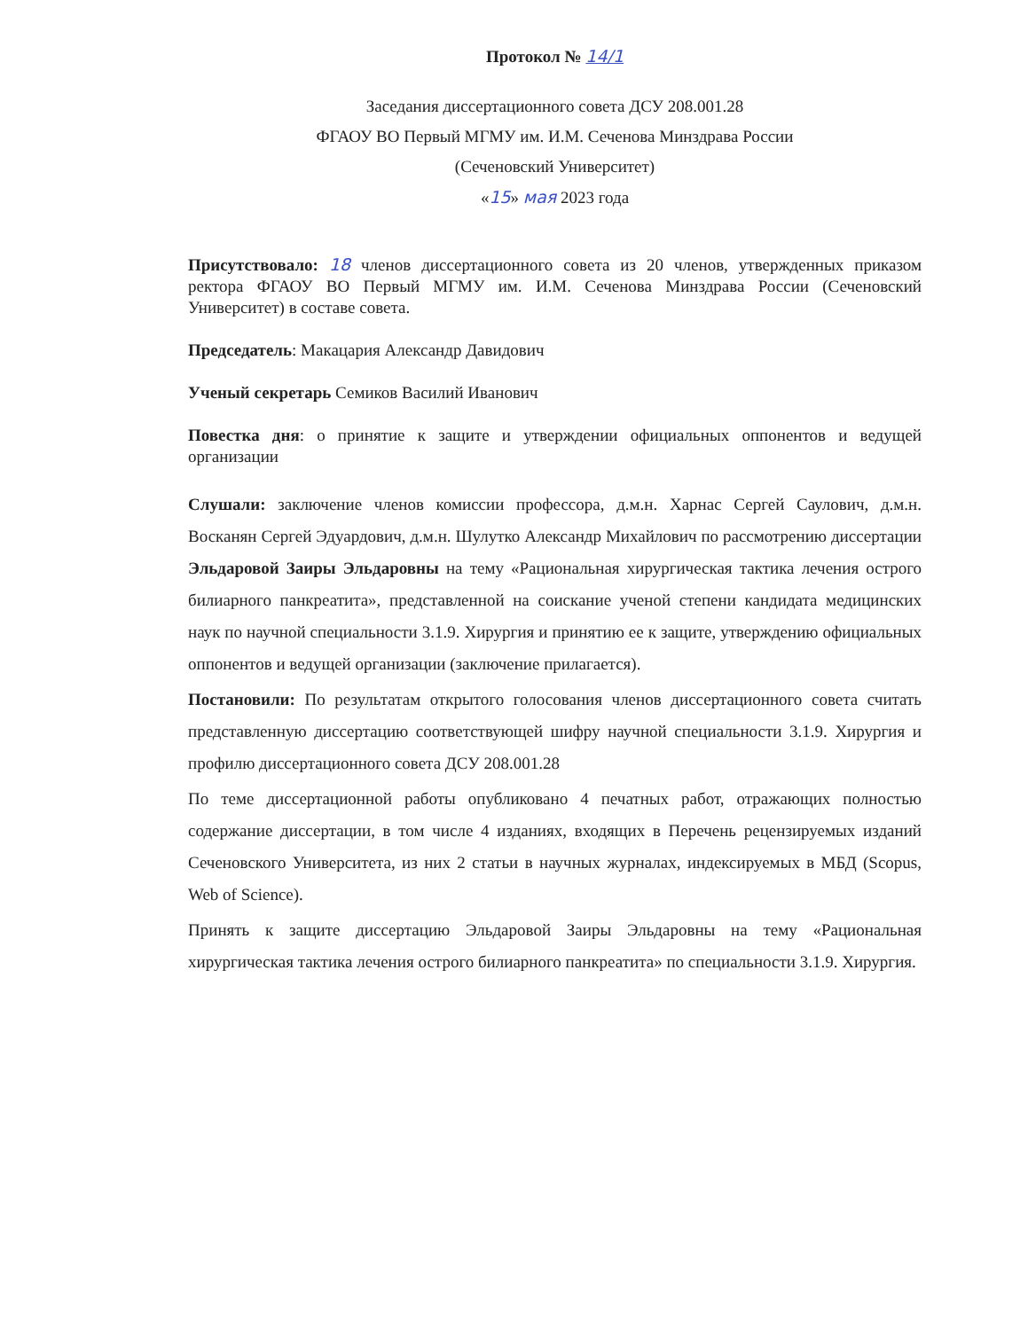Протокол № 14/1
Заседания диссертационного совета ДСУ 208.001.28
ФГАОУ ВО Первый МГМУ им. И.М. Сеченова Минздрава России
(Сеченовский Университет)
«15» мая 2023 года
Присутствовало: 18 членов диссертационного совета из 20 членов, утвержденных приказом ректора ФГАОУ ВО Первый МГМУ им. И.М. Сеченова Минздрава России (Сеченовский Университет) в составе совета.
Председатель: Макацария Александр Давидович
Ученый секретарь Семиков Василий Иванович
Повестка дня: о принятие к защите и утверждении официальных оппонентов и ведущей организации
Слушали: заключение членов комиссии профессора, д.м.н. Харнас Сергей Саулович, д.м.н. Восканян Сергей Эдуардович, д.м.н. Шулутко Александр Михайлович по рассмотрению диссертации Эльдаровой Заиры Эльдаровны на тему «Рациональная хирургическая тактика лечения острого билиарного панкреатита», представленной на соискание ученой степени кандидата медицинских наук по научной специальности 3.1.9. Хирургия и принятию ее к защите, утверждению официальных оппонентов и ведущей организации (заключение прилагается).
Постановили: По результатам открытого голосования членов диссертационного совета считать представленную диссертацию соответствующей шифру научной специальности 3.1.9. Хирургия и профилю диссертационного совета ДСУ 208.001.28
По теме диссертационной работы опубликовано 4 печатных работ, отражающих полностью содержание диссертации, в том числе 4 изданиях, входящих в Перечень рецензируемых изданий Сеченовского Университета, из них 2 статьи в научных журналах, индексируемых в МБД (Scopus, Web of Science).
Принять к защите диссертацию Эльдаровой Заиры Эльдаровны на тему «Рациональная хирургическая тактика лечения острого билиарного панкреатита» по специальности 3.1.9. Хирургия.